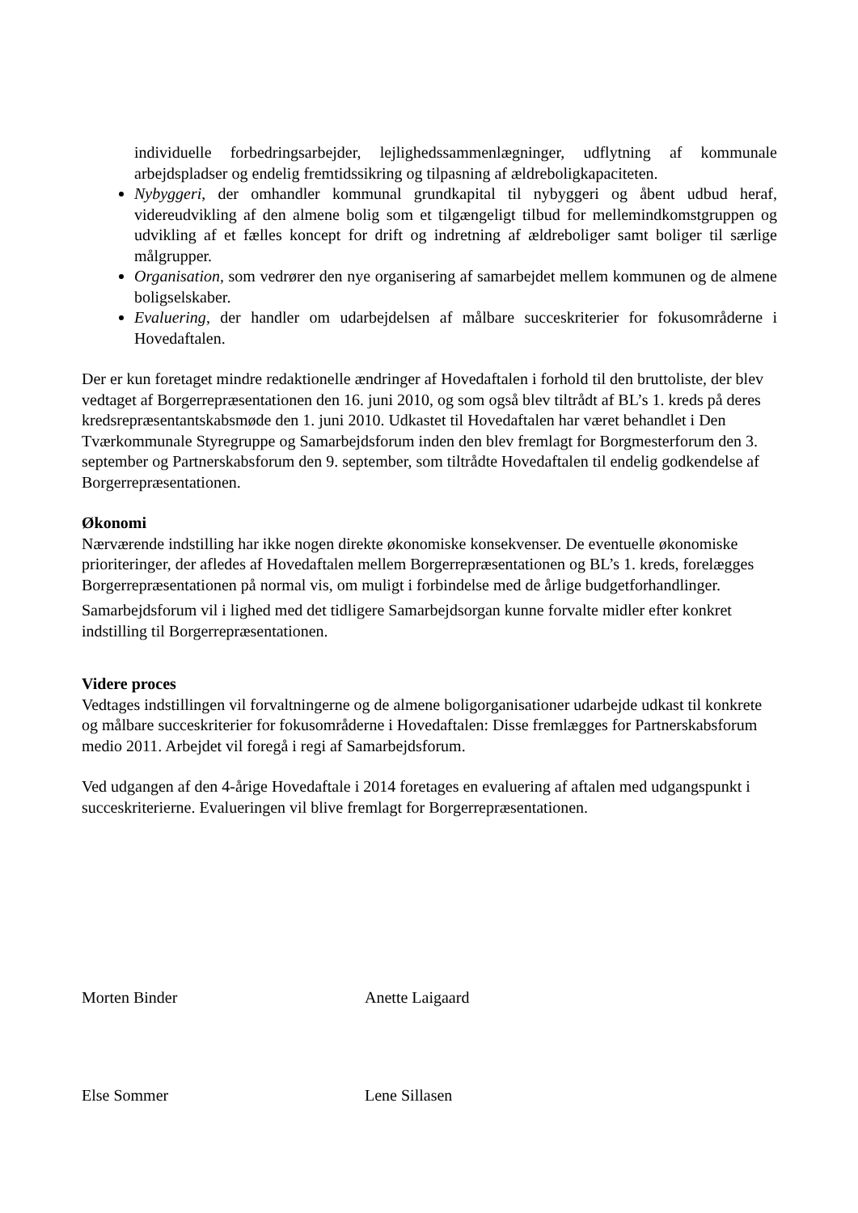individuelle forbedringsarbejder, lejlighedssammenlægninger, udflytning af kommunale arbejdspladser og endelig fremtidssikring og tilpasning af ældreboligkapaciteten.
Nybyggeri, der omhandler kommunal grundkapital til nybyggeri og åbent udbud heraf, videreudvikling af den almene bolig som et tilgængeligt tilbud for mellemindkomstgruppen og udvikling af et fælles koncept for drift og indretning af ældreboliger samt boliger til særlige målgrupper.
Organisation, som vedrører den nye organisering af samarbejdet mellem kommunen og de almene boligselskaber.
Evaluering, der handler om udarbejdelsen af målbare succeskriterier for fokusområderne i Hovedaftalen.
Der er kun foretaget mindre redaktionelle ændringer af Hovedaftalen i forhold til den bruttoliste, der blev vedtaget af Borgerrepræsentationen den 16. juni 2010, og som også blev tiltrådt af BL’s 1. kreds på deres kredsrepræsentantskabsmøde den 1. juni 2010. Udkastet til Hovedaftalen har været behandlet i Den Tværkommunale Styregruppe og Samarbejdsforum inden den blev fremlagt for Borgmesterforum den 3. september og Partnerskabsforum den 9. september, som tiltrådte Hovedaftalen til endelig godkendelse af Borgerrepræsentationen.
Økonomi
Nærværende indstilling har ikke nogen direkte økonomiske konsekvenser. De eventuelle økonomiske prioriteringer, der afledes af Hovedaftalen mellem Borgerrepræsentationen og BL’s 1. kreds, forelægges Borgerrepræsentationen på normal vis, om muligt i forbindelse med de årlige budgetforhandlinger.
Samarbejdsforum vil i lighed med det tidligere Samarbejdsorgan kunne forvalte midler efter konkret indstilling til Borgerrepræsentationen.
Videre proces
Vedtages indstillingen vil forvaltningerne og de almene boligorganisationer udarbejde udkast til konkrete og målbare succeskriterier for fokusområderne i Hovedaftalen: Disse fremlægges for Partnerskabsforum medio 2011. Arbejdet vil foregå i regi af Samarbejdsforum.
Ved udgangen af den 4-årige Hovedaftale i 2014 foretages en evaluering af aftalen med udgangspunkt i succeskriterierne. Evalueringen vil blive fremlagt for Borgerrepræsentationen.
Morten Binder Anette Laigaard
Else Sommer Lene Sillasen